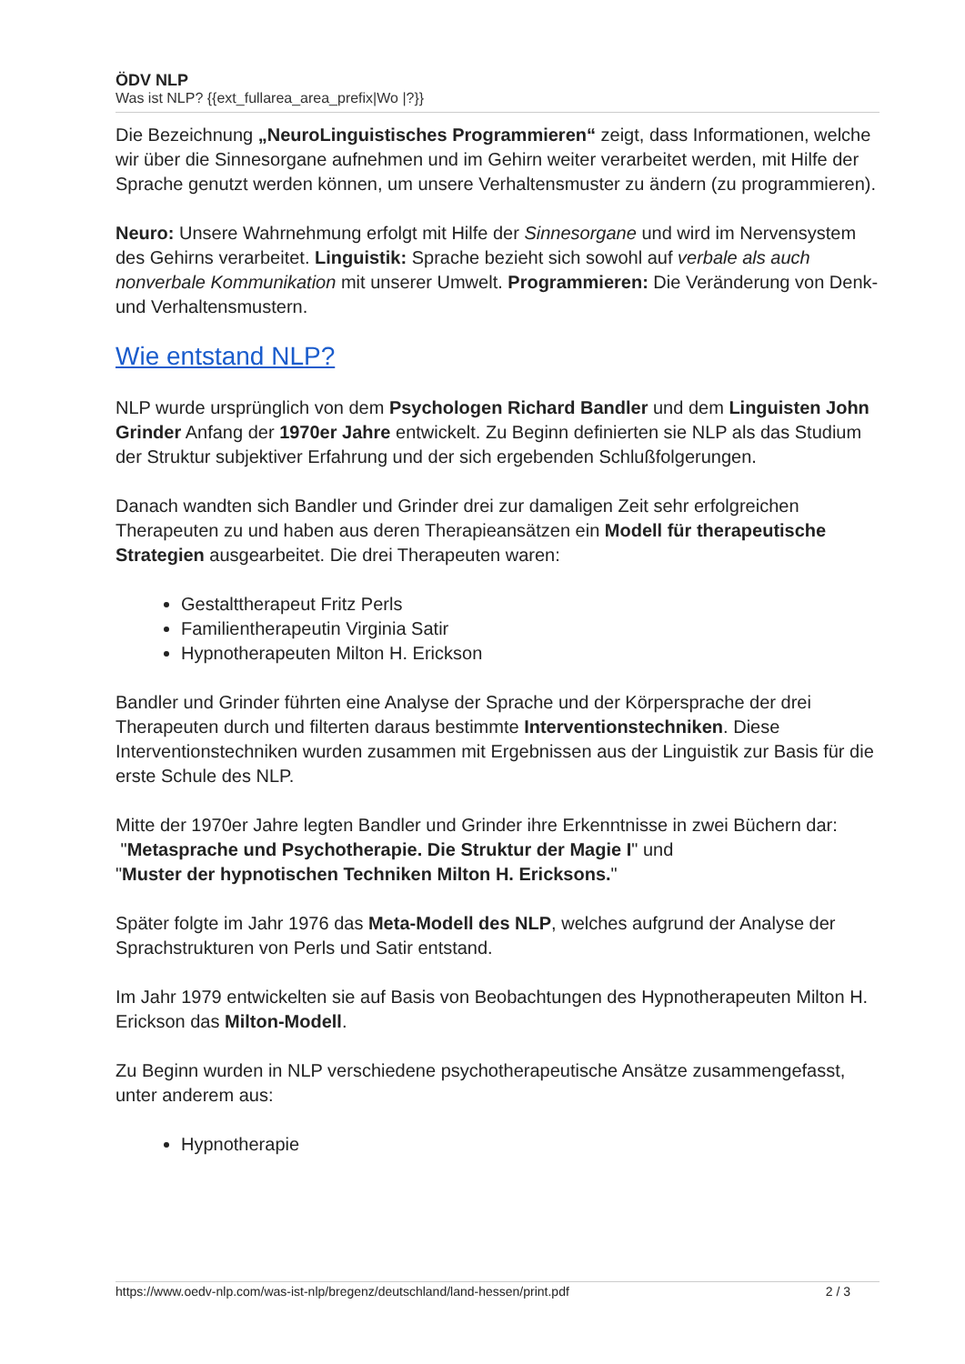ÖDV NLP
Was ist NLP? {{ext_fullarea_area_prefix|Wo |?}}
Die Bezeichnung „NeuroLinguistisches Programmieren“ zeigt, dass Informationen, welche wir über die Sinnesorgane aufnehmen und im Gehirn weiter verarbeitet werden, mit Hilfe der Sprache genutzt werden können, um unsere Verhaltensmuster zu ändern (zu programmieren).
Neuro: Unsere Wahrnehmung erfolgt mit Hilfe der Sinnesorgane und wird im Nervensystem des Gehirns verarbeitet. Linguistik: Sprache bezieht sich sowohl auf verbale als auch nonverbale Kommunikation mit unserer Umwelt. Programmieren: Die Veränderung von Denk- und Verhaltensmustern.
Wie entstand NLP?
NLP wurde ursprünglich von dem Psychologen Richard Bandler und dem Linguisten John Grinder Anfang der 1970er Jahre entwickelt. Zu Beginn definierten sie NLP als das Studium der Struktur subjektiver Erfahrung und der sich ergebenden Schlußfolgerungen.
Danach wandten sich Bandler und Grinder drei zur damaligen Zeit sehr erfolgreichen Therapeuten zu und haben aus deren Therapieansätzen ein Modell für therapeutische Strategien ausgearbeitet. Die drei Therapeuten waren:
Gestalttherapeut Fritz Perls
Familientherapeutin Virginia Satir
Hypnotherapeuten Milton H. Erickson
Bandler und Grinder führten eine Analyse der Sprache und der Körpersprache der drei Therapeuten durch und filterten daraus bestimmte Interventionstechniken. Diese Interventionstechniken wurden zusammen mit Ergebnissen aus der Linguistik zur Basis für die erste Schule des NLP.
Mitte der 1970er Jahre legten Bandler und Grinder ihre Erkenntnisse in zwei Büchern dar:
"Metasprache und Psychotherapie. Die Struktur der Magie I" und
"Muster der hypnotischen Techniken Milton H. Ericksons."
Später folgte im Jahr 1976 das Meta-Modell des NLP, welches aufgrund der Analyse der Sprachstrukturen von Perls und Satir entstand.
Im Jahr 1979 entwickelten sie auf Basis von Beobachtungen des Hypnotherapeuten Milton H. Erickson das Milton-Modell.
Zu Beginn wurden in NLP verschiedene psychotherapeutische Ansätze zusammengefasst, unter anderem aus:
Hypnotherapie
https://www.oedv-nlp.com/was-ist-nlp/bregenz/deutschland/land-hessen/print.pdf 2 / 3